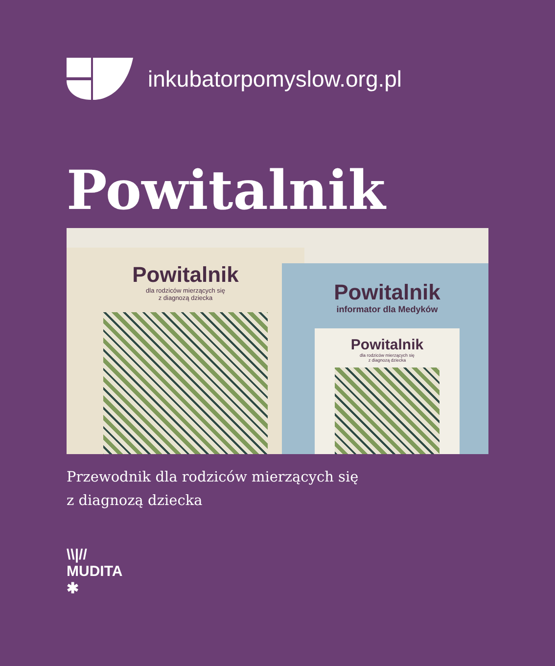inkubatorpomyslow.org.pl
Powitalnik
Powitalnik
dla rodziców mierzących się
z diagnozą dziecka
Powitalnik
informator dla Medyków
Powitalnik
dla rodziców mierzących się
z diagnozą dziecka
Przewodnik dla rodziców mierzących się
z diagnozą dziecka
\\|//
MUDITA
✱